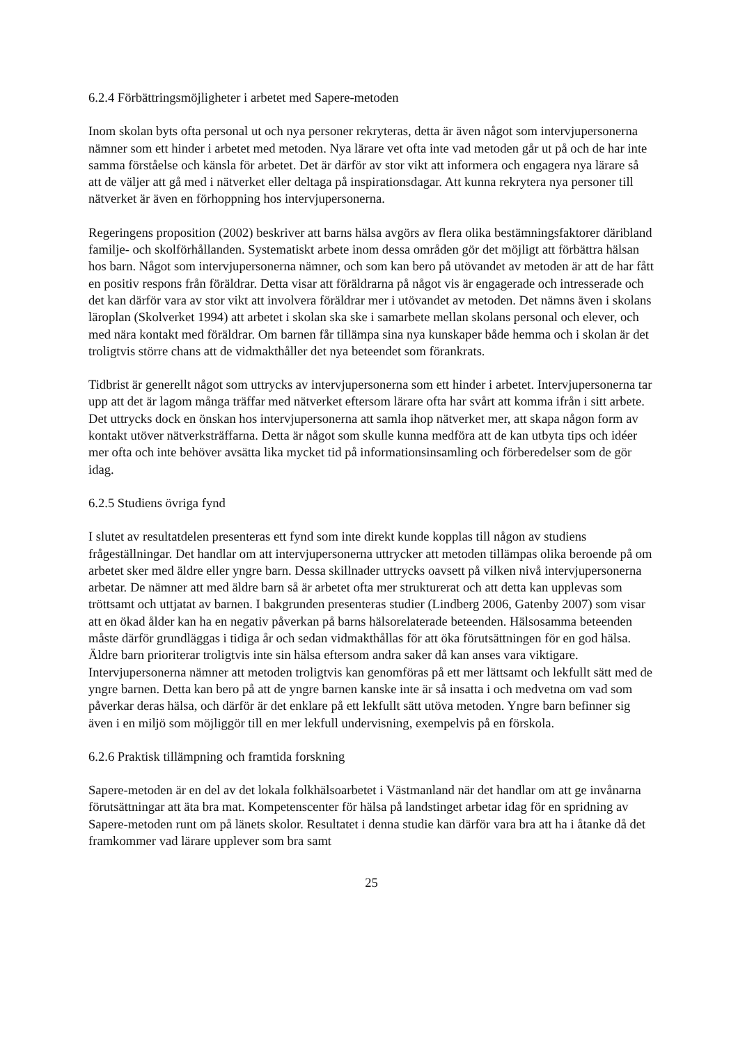6.2.4 Förbättringsmöjligheter i arbetet med Sapere-metoden
Inom skolan byts ofta personal ut och nya personer rekryteras, detta är även något som intervjupersonerna nämner som ett hinder i arbetet med metoden. Nya lärare vet ofta inte vad metoden går ut på och de har inte samma förståelse och känsla för arbetet. Det är därför av stor vikt att informera och engagera nya lärare så att de väljer att gå med i nätverket eller deltaga på inspirationsdagar. Att kunna rekrytera nya personer till nätverket är även en förhoppning hos intervjupersonerna.
Regeringens proposition (2002) beskriver att barns hälsa avgörs av flera olika bestämningsfaktorer däribland familje- och skolförhållanden. Systematiskt arbete inom dessa områden gör det möjligt att förbättra hälsan hos barn. Något som intervjupersonerna nämner, och som kan bero på utövandet av metoden är att de har fått en positiv respons från föräldrar. Detta visar att föräldrarna på något vis är engagerade och intresserade och det kan därför vara av stor vikt att involvera föräldrar mer i utövandet av metoden. Det nämns även i skolans läroplan (Skolverket 1994) att arbetet i skolan ska ske i samarbete mellan skolans personal och elever, och med nära kontakt med föräldrar. Om barnen får tillämpa sina nya kunskaper både hemma och i skolan är det troligtvis större chans att de vidmakthåller det nya beteendet som förankrats.
Tidbrist är generellt något som uttrycks av intervjupersonerna som ett hinder i arbetet. Intervjupersonerna tar upp att det är lagom många träffar med nätverket eftersom lärare ofta har svårt att komma ifrån i sitt arbete. Det uttrycks dock en önskan hos intervjupersonerna att samla ihop nätverket mer, att skapa någon form av kontakt utöver nätverksträffarna. Detta är något som skulle kunna medföra att de kan utbyta tips och idéer mer ofta och inte behöver avsätta lika mycket tid på informationsinsamling och förberedelser som de gör idag.
6.2.5 Studiens övriga fynd
I slutet av resultatdelen presenteras ett fynd som inte direkt kunde kopplas till någon av studiens frågeställningar. Det handlar om att intervjupersonerna uttrycker att metoden tillämpas olika beroende på om arbetet sker med äldre eller yngre barn. Dessa skillnader uttrycks oavsett på vilken nivå intervjupersonerna arbetar. De nämner att med äldre barn så är arbetet ofta mer strukturerat och att detta kan upplevas som tröttsamt och uttjatat av barnen. I bakgrunden presenteras studier (Lindberg 2006, Gatenby 2007) som visar att en ökad ålder kan ha en negativ påverkan på barns hälsorelaterade beteenden. Hälsosamma beteenden måste därför grundläggas i tidiga år och sedan vidmakthållas för att öka förutsättningen för en god hälsa. Äldre barn prioriterar troligtvis inte sin hälsa eftersom andra saker då kan anses vara viktigare. Intervjupersonerna nämner att metoden troligtvis kan genomföras på ett mer lättsamt och lekfullt sätt med de yngre barnen. Detta kan bero på att de yngre barnen kanske inte är så insatta i och medvetna om vad som påverkar deras hälsa, och därför är det enklare på ett lekfullt sätt utöva metoden. Yngre barn befinner sig även i en miljö som möjliggör till en mer lekfull undervisning, exempelvis på en förskola.
6.2.6 Praktisk tillämpning och framtida forskning
Sapere-metoden är en del av det lokala folkhälsoarbetet i Västmanland när det handlar om att ge invånarna förutsättningar att äta bra mat. Kompetenscenter för hälsa på landstinget arbetar idag för en spridning av Sapere-metoden runt om på länets skolor. Resultatet i denna studie kan därför vara bra att ha i åtanke då det framkommer vad lärare upplever som bra samt
25